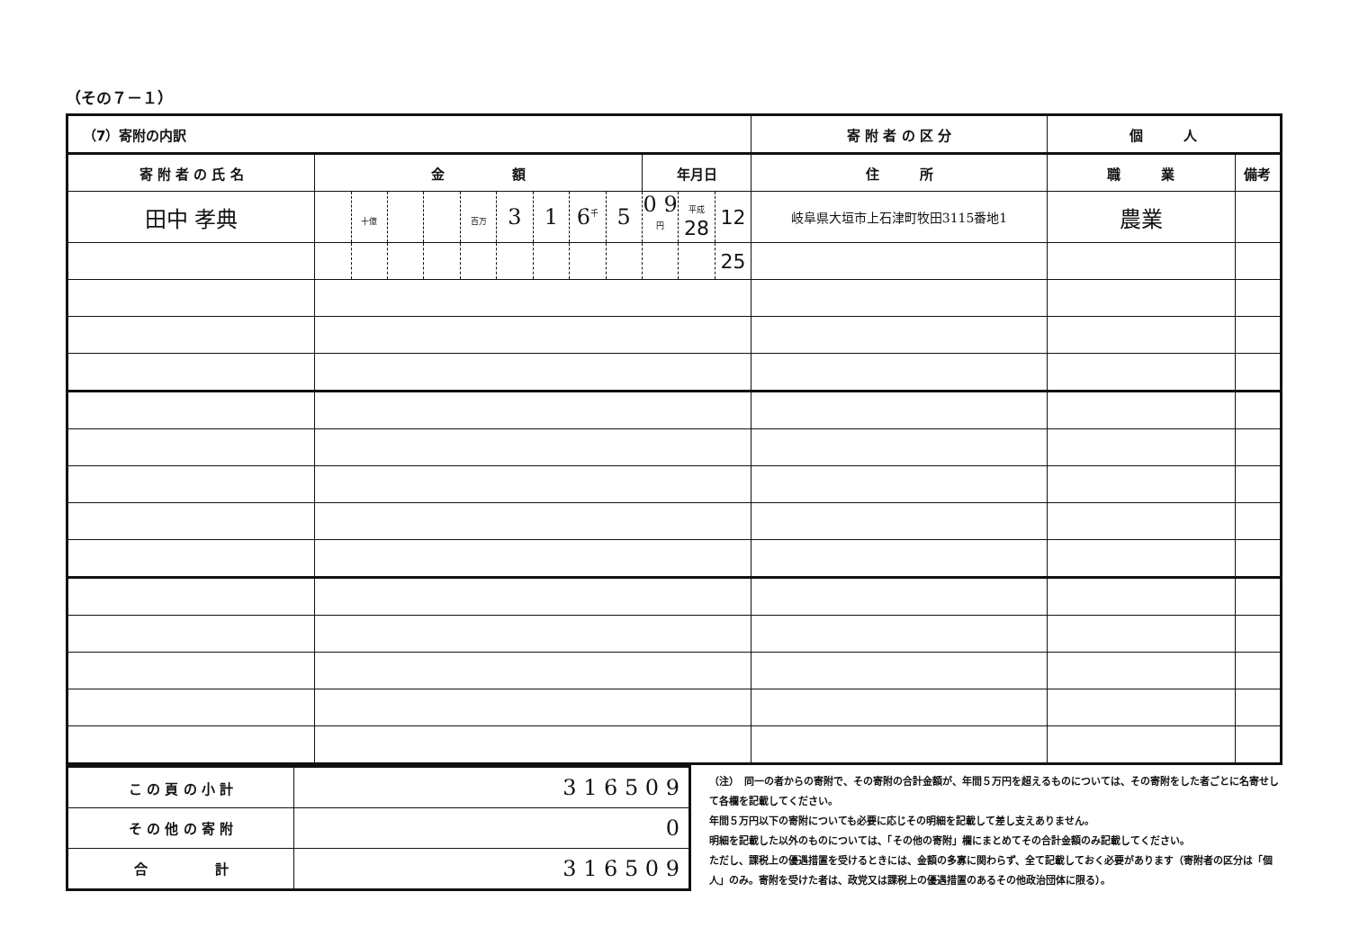（その７－１）
| （7）寄附の内訳 | | | | | | | | | | | | | 寄 附 者 の 区 分 | 個 人 | | |
| 寄 附 者 の 氏 名 | 金 額 | | | | | | | | | 年月日 | | | 住 所 | 職 業 | 備考 | |
| 田中 孝典 | | 十億 | | | 百万 | 3 | 1 | 6<sup>千</sup> | 5 | | 0 9<sup>円</sup> | 平成 28 | 12 | 岐阜県大垣市上石津町牧田3115番地1 | 農業 | |
| | | | | | | | | | | | | 25 | | | | |
| こ の 頁 の 小 計 | 3 1 6 5 0 9 |
| そ の 他 の 寄 附 | 0 |
| 合 計 | 3 1 6 5 0 9 |
（注）　同一の者からの寄附で、その寄附の合計金額が、年間５万円を超えるものについては、その寄附をした者ごとに名寄せして各欄を記載してください。
年間５万円以下の寄附についても必要に応じその明細を記載して差し支えありません。
明細を記載した以外のものについては、「その他の寄附」欄にまとめてその合計金額のみ記載してください。
ただし、課税上の優遇措置を受けるときには、金額の多寡に関わらず、全て記載しておく必要があります（寄附者の区分は「個人」のみ。寄附を受けた者は、政党又は課税上の優遇措置のあるその他政治団体に限る）。